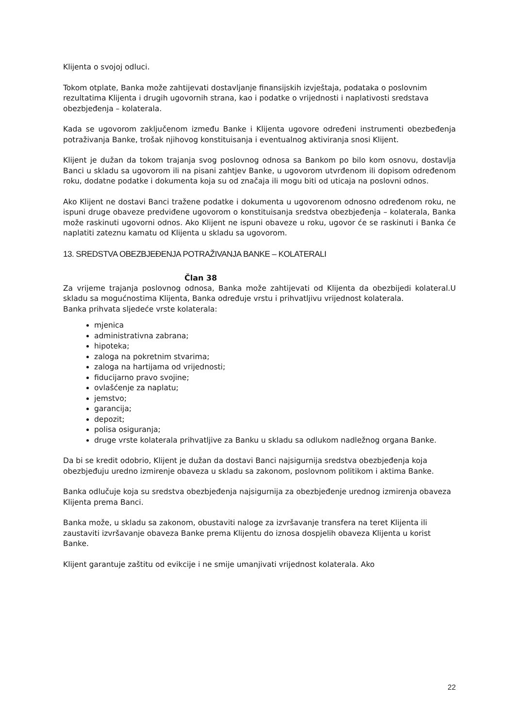Klijenta o svojoj odluci.
Tokom otplate, Banka može zahtijevati dostavljanje finansijskih izvještaja, podataka o poslovnim rezultatima Klijenta i drugih ugovornih strana, kao i podatke o vrijednosti i naplativosti sredstava obezbjeđenja – kolaterala.
Kada se ugovorom zaključenom između Banke i Klijenta ugovore određeni instrumenti obezbeđenja potraživanja Banke, trošak njihovog konstituisanja i eventualnog aktiviranja snosi Klijent.
Klijent je dužan da tokom trajanja svog poslovnog odnosa sa Bankom po bilo kom osnovu, dostavlja Banci u skladu sa ugovorom ili na pisani zahtjev Banke, u ugovorom utvrđenom ili dopisom određenom roku, dodatne podatke i dokumenta koja su od značaja ili mogu biti od uticaja na poslovni odnos.
Ako Klijent ne dostavi Banci tražene podatke i dokumenta u ugovorenom odnosno određenom roku, ne ispuni druge obaveze predviđene ugovorom o konstituisanja sredstva obezbjeđenja – kolaterala, Banka može raskinuti ugovorni odnos. Ako Klijent ne ispuni obaveze u roku, ugovor će se raskinuti i Banka će naplatiti zateznu kamatu od Klijenta u skladu sa ugovorom.
13. SREDSTVA OBEZBJEĐENJA POTRAŽIVANJA BANKE – KOLATERALI
Član 38
Za vrijeme trajanja poslovnog odnosa, Banka može zahtijevati od Klijenta da obezbijedi kolateral.U skladu sa mogućnostima Klijenta, Banka određuje vrstu i prihvatljivu vrijednost kolaterala.
Banka prihvata sljedeće vrste kolaterala:
mjenica
administrativna zabrana;
hipoteka;
zaloga na pokretnim stvarima;
zaloga na hartijama od vrijednosti;
fiducijarno pravo svojine;
ovlašćenje za naplatu;
jemstvo;
garancija;
depozit;
polisa osiguranja;
druge vrste kolaterala prihvatljive za Banku u skladu sa odlukom nadležnog organa Banke.
Da bi se kredit odobrio, Klijent je dužan da dostavi Banci najsigurnija sredstva obezbjeđenja koja obezbjeđuju uredno izmirenje obaveza u skladu sa zakonom, poslovnom politikom i aktima Banke.
Banka odlučuje koja su sredstva obezbjeđenja najsigurnija za obezbjeđenje urednog izmirenja obaveza Klijenta prema Banci.
Banka može, u skladu sa zakonom, obustaviti naloge za izvršavanje transfera na teret Klijenta ili zaustaviti izvršavanje obaveza Banke prema Klijentu do iznosa dospjelih obaveza Klijenta u korist Banke.
Klijent garantuje zaštitu od evikcije i ne smije umanjivati vrijednost kolaterala. Ako
22